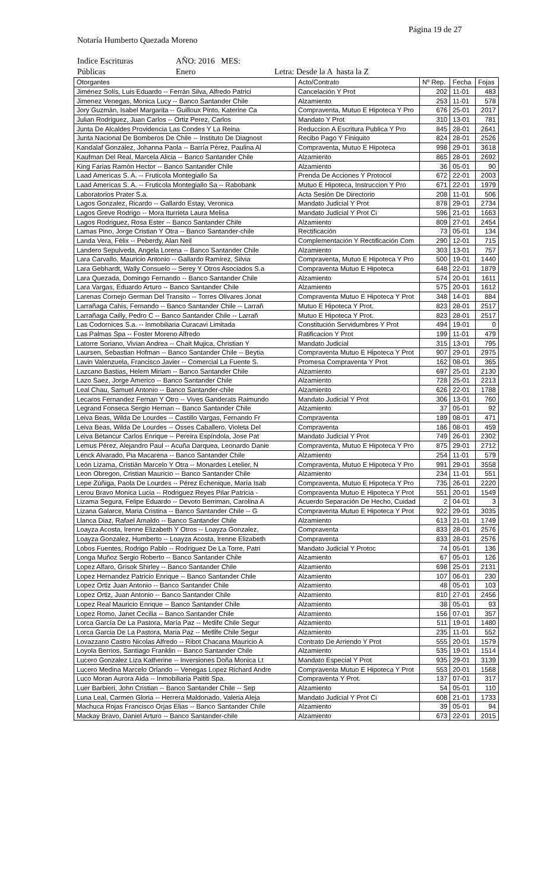Página 19 de 27
Notaría Humberto Quezada Moreno
Indice Escrituras
AÑO: 2016 MES:
Públicas
Enero
Letra: Desde la A hasta la Z
| Otorgantes | Acto/Contrato | Nº Rep. | Fecha | Fojas |
| --- | --- | --- | --- | --- |
| Jiménez Solís, Luis Eduardo -- Ferrán Silva, Alfredo Patrici | Cancelación Y Prot | 202 | 11-01 | 483 |
| Jimenez Venegas, Monica Lucy -- Banco Santander Chile | Alzamiento | 253 | 11-01 | 578 |
| Jory Guzmán, Isabel Margarita -- Guilloux Pinto, Katerine Ca | Compraventa, Mutuo E Hipoteca Y Pro | 676 | 25-01 | 2017 |
| Julian Rodriguez, Juan Carlos -- Ortiz Perez, Carlos | Mandato Y Prot | 310 | 13-01 | 781 |
| Junta De Alcaldes Providencia Las Condes Y La Reina | Reduccion A Escritura Publica Y Pro | 845 | 28-01 | 2641 |
| Junta Nacional De Bomberos De Chile -- Instituto De Diagnost | Recibo Pago Y Finiquito | 824 | 28-01 | 2526 |
| Kandalaf González, Johanna Paola -- Barría Pérez, Paulina Al | Compraventa, Mutuo E Hipoteca | 998 | 29-01 | 3618 |
| Kaufman Del Real, Marcela Alicia -- Banco Santander Chile | Alzamiento | 865 | 28-01 | 2692 |
| King Farias Ramón Hector -- Banco Santander Chile | Alzamiento | 36 | 05-01 | 90 |
| Laad Americas S. A. -- Fruticola Montegiallo Sa | Prenda De Acciones Y Protocol | 672 | 22-01 | 2003 |
| Laad Americas S. A. -- Fruticola Montegiallo Sa -- Rabobank | Mutuo E Hipoteca, Instruccion Y Pro | 671 | 22-01 | 1979 |
| Laboratorios Prater S.a. | Acta Sesión De Directorio | 208 | 11-01 | 506 |
| Lagos Gonzalez, Ricardo -- Gallardo Estay, Veronica | Mandato Judicial Y Prot | 878 | 29-01 | 2734 |
| Lagos Greve Rodrigo -- Mora Iturrieta Laura Melisa | Mandato Judicial Y Prot Ci | 596 | 21-01 | 1663 |
| Lagos Rodriguez, Rosa Ester -- Banco Santander Chile | Alzamiento | 809 | 27-01 | 2454 |
| Lamas Pino, Jorge Cristian Y Otra -- Banco Santander-chile | Rectificación | 73 | 05-01 | 134 |
| Landa Vera, Félix -- Peberdy, Alan Neil | Complementación Y Rectificación Com | 290 | 12-01 | 715 |
| Landero Sepulveda, Angela Lorena -- Banco Santander Chile | Alzamiento | 303 | 13-01 | 757 |
| Lara Carvallo, Mauricio Antonio -- Gallardo Ramírez, Silvia | Compraventa, Mutuo E Hipoteca Y Pro | 500 | 19-01 | 1440 |
| Lara Gebhardt, Wally Consuelo -- Serey Y Otros Asociados S.a | Compraventa Mutuo E Hipoteca | 648 | 22-01 | 1879 |
| Lara Quezada, Domingo Fernando -- Banco Santander Chile | Alzamiento | 574 | 20-01 | 1611 |
| Lara Vargas, Eduardo Arturo -- Banco Santander Chile | Alzamiento | 575 | 20-01 | 1612 |
| Larenas Cornejo German Del Transito -- Torres Olivares Jonat | Compraventa Mutuo E Hipoteca Y Prot | 348 | 14-01 | 884 |
| Larrañaga Cahis, Fernando -- Banco Santander Chile -- Larrañ | Mutuo E Hipoteca Y Prot. | 823 | 28-01 | 2517 |
| Larrañaga Cailly, Pedro C -- Banco Santander Chile -- Larrañ | Mutuo E Hipoteca Y Prot. | 823 | 28-01 | 2517 |
| Las Codornices S.a. -- Inmobiliaria Curacavi Limitada | Constitución Servidumbres Y Prot | 494 | 19-01 | 0 |
| Las Palmas Spa -- Foster Moreno Alfredo | Ratificacion Y Prot | 199 | 11-01 | 479 |
| Latorre Soriano, Vivian Andrea -- Chait Mujica, Christian Y | Mandato Judicial | 315 | 13-01 | 795 |
| Laursen, Sebastian Hofman -- Banco Santander Chile -- Beytia | Compraventa Mutuo E Hipoteca Y Prot | 907 | 29-01 | 2975 |
| Lavin Valenzuela, Francisco Javier -- Comercial La Fuente S. | Promesa Compraventa Y Prot | 162 | 08-01 | 365 |
| Lazcano Bastias, Helem Miriam -- Banco Santander Chile | Alzamiento | 697 | 25-01 | 2130 |
| Lazo Saez, Jorge Americo -- Banco Santander Chile | Alzamiento | 728 | 25-01 | 2213 |
| Leal Chau, Samuel Antonio -- Banco Santander-chile | Alzamiento | 626 | 22-01 | 1788 |
| Lecaros Fernandez Fernan Y Otro -- Vives Ganderats Raimundo | Mandato Judicial Y Prot | 306 | 13-01 | 760 |
| Legrand Fonseca Sergio Hernan -- Banco Santander Chile | Alzamiento | 37 | 05-01 | 92 |
| Leiva Beas, Wilda De Lourdes -- Castillo Vargas, Fernando Fr | Compraventa | 189 | 08-01 | 471 |
| Leiva Beas, Wilda De Lourdes -- Osses Caballero, Violeta Del | Compraventa | 186 | 08-01 | 459 |
| Leiva Betancur Carlos Enrique -- Pereira Espíndola, Jose Pat | Mandato Judicial Y Prot | 749 | 26-01 | 2302 |
| Lemus Pérez, Alejandro Paul -- Acuña Darquea, Leonardo Danie | Compraventa, Mutuo E Hipoteca Y Pro | 875 | 29-01 | 2712 |
| Lenck Alvarado, Pia Macarena -- Banco Santander Chile | Alzamiento | 254 | 11-01 | 579 |
| León Lizama, Cristián Marcelo Y Otra -- Monardes Letelier, N | Compraventa, Mutuo E Hipoteca Y Pro | 991 | 29-01 | 3558 |
| Leon Obregon, Cristian Mauricio -- Banco Santander Chile | Alzamiento | 234 | 11-01 | 551 |
| Lepe Zúñiga, Paola De Lourdes -- Pérez Echenique, María Isab | Compraventa, Mutuo E Hipoteca Y Pro | 735 | 26-01 | 2220 |
| Lerou Bravo Monica Lucia -- Rodriguez Reyes Pilar Patricia - | Compraventa Mutuo E Hipoteca Y Prot | 551 | 20-01 | 1549 |
| Lizama Segura, Felipe Eduardo -- Devoto Berriman, Carolina A | Acuerdo Separación De Hecho, Cuidad | 2 | 04-01 | 3 |
| Lizana Galarce, Maria Cristina -- Banco Santander Chile -- G | Compraventa Mutuo E Hipoteca Y Prot | 922 | 29-01 | 3035 |
| Llanca Diaz, Rafael Arnaldo -- Banco Santander Chile | Alzamiento | 613 | 21-01 | 1749 |
| Loayza Acosta, Irenne Elizabeth Y Otros -- Loayza Gonzalez, | Compraventa | 833 | 28-01 | 2576 |
| Loayza Gonzalez, Humberto -- Loayza Acosta, Irenne Elizabeth | Compraventa | 833 | 28-01 | 2576 |
| Lobos Fuentes, Rodrigo Pablo -- Rodriguez De La Torre, Patri | Mandato Judicial Y Protoc | 74 | 05-01 | 136 |
| Longa Muñoz Sergio Roberto -- Banco Santander Chile | Alzamiento | 67 | 05-01 | 126 |
| Lopez Alfaro, Grisok Shirley -- Banco Santander Chile | Alzamiento | 698 | 25-01 | 2131 |
| Lopez Hernandez Patricio Enrique -- Banco Santander Chile | Alzamiento | 107 | 06-01 | 230 |
| Lopez Ortiz Juan Antonio -- Banco Santander Chile | Alzamiento | 48 | 05-01 | 103 |
| Lopez Ortiz, Juan Antonio -- Banco Santander Chile | Alzamiento | 810 | 27-01 | 2456 |
| Lopez Real Mauricio Enrique -- Banco Santander Chile | Alzamiento | 38 | 05-01 | 93 |
| Lopez Romo, Janet Cecilia -- Banco Santander Chile | Alzamiento | 156 | 07-01 | 357 |
| Lorca García De La Pastora, María Paz -- Metlife Chile Segur | Alzamiento | 511 | 19-01 | 1480 |
| Lorca Garcia De La Pastora, Maria Paz -- Metlife Chile Segur | Alzamiento | 235 | 11-01 | 552 |
| Lovazzano Castro Nicolas Alfredo -- Ribot Chacana Mauricio A | Contrato De Arriendo Y Prot | 555 | 20-01 | 1579 |
| Loyola Berrios, Santiago Franklin -- Banco Santander Chile | Alzamiento | 535 | 19-01 | 1514 |
| Lucero Gonzalez Liza Katherine -- Inversiones Doña Monica Lt | Mandato Especial Y Prot | 935 | 29-01 | 3139 |
| Lucero Medina Marcelo Orlando -- Venegas Lopez Richard Andre | Compraventa Mutuo E Hipoteca Y Prot | 553 | 20-01 | 1568 |
| Luco Moran Aurora Aida -- Inmobiliaria Paititi Spa. | Compraventa Y Prot. | 137 | 07-01 | 317 |
| Luer Barbieri, John Cristian -- Banco Santander Chile -- Sep | Alzamiento | 54 | 05-01 | 110 |
| Luna Leal, Carmen Gloria -- Herrera Maldonado, Valeria Aleja | Mandato Judicial Y Prot Ci | 608 | 21-01 | 1733 |
| Machuca Rojas Francisco Orjas Elias -- Banco Santander Chile | Alzamiento | 39 | 05-01 | 94 |
| Mackay Bravo, Daniel Arturo -- Banco Santander-chile | Alzamiento | 673 | 22-01 | 2015 |